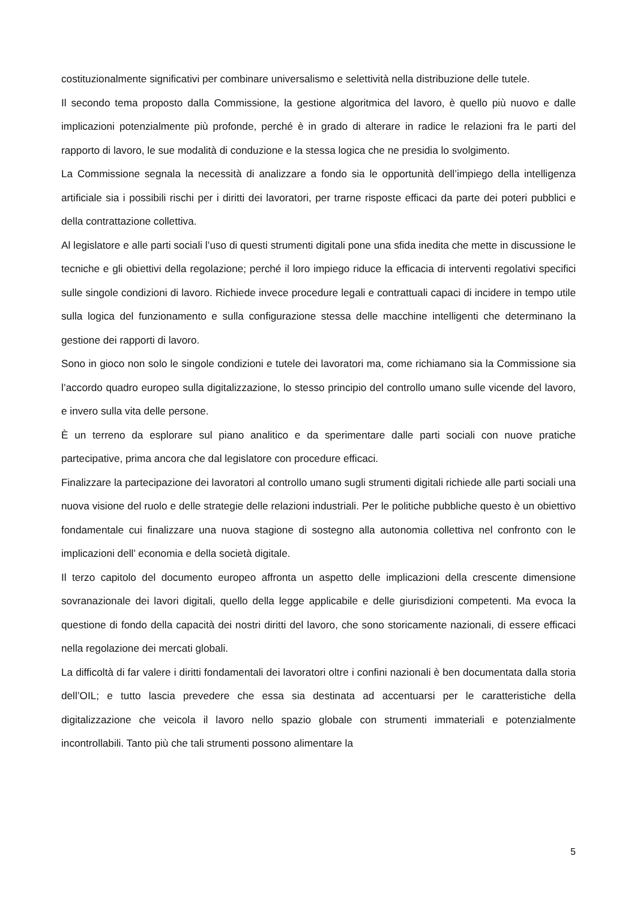costituzionalmente significativi per combinare universalismo e selettività nella distribuzione delle tutele.
Il secondo tema proposto dalla Commissione, la gestione algoritmica del lavoro, è quello più nuovo e dalle implicazioni potenzialmente più profonde, perché è in grado di alterare in radice le relazioni fra le parti del rapporto di lavoro, le sue modalità di conduzione e la stessa logica che ne presidia lo svolgimento.
La Commissione segnala la necessità di analizzare a fondo sia le opportunità dell’impiego della intelligenza artificiale sia i possibili rischi per i diritti dei lavoratori, per trarne risposte efficaci da parte dei poteri pubblici e della contrattazione collettiva.
Al legislatore e alle parti sociali l’uso di questi strumenti digitali pone una sfida inedita che mette in discussione le tecniche e gli obiettivi della regolazione; perché il loro impiego riduce la efficacia di interventi regolativi specifici sulle singole condizioni di lavoro. Richiede invece procedure legali e contrattuali capaci di incidere in tempo utile sulla logica del funzionamento e sulla configurazione stessa delle macchine intelligenti che determinano la gestione dei rapporti di lavoro.
Sono in gioco non solo le singole condizioni e tutele dei lavoratori ma, come richiamano sia la Commissione sia l’accordo quadro europeo sulla digitalizzazione, lo stesso principio del controllo umano sulle vicende del lavoro, e invero sulla vita delle persone.
È un terreno da esplorare sul piano analitico e da sperimentare dalle parti sociali con nuove pratiche partecipative, prima ancora che dal legislatore con procedure efficaci.
Finalizzare la partecipazione dei lavoratori al controllo umano sugli strumenti digitali richiede alle parti sociali una nuova visione del ruolo e delle strategie delle relazioni industriali. Per le politiche pubbliche questo è un obiettivo fondamentale cui finalizzare una nuova stagione di sostegno alla autonomia collettiva nel confronto con le implicazioni dell’ economia e della società digitale.
Il terzo capitolo del documento europeo affronta un aspetto delle implicazioni della crescente dimensione sovranazionale dei lavori digitali, quello della legge applicabile e delle giurisdizioni competenti. Ma evoca la questione di fondo della capacità dei nostri diritti del lavoro, che sono storicamente nazionali, di essere efficaci nella regolazione dei mercati globali.
La difficoltà di far valere i diritti fondamentali dei lavoratori oltre i confini nazionali è ben documentata dalla storia dell’OIL; e tutto lascia prevedere che essa sia destinata ad accentuarsi per le caratteristiche della digitalizzazione che veicola il lavoro nello spazio globale con strumenti immateriali e potenzialmente incontrollabili. Tanto più che tali strumenti possono alimentare la
5